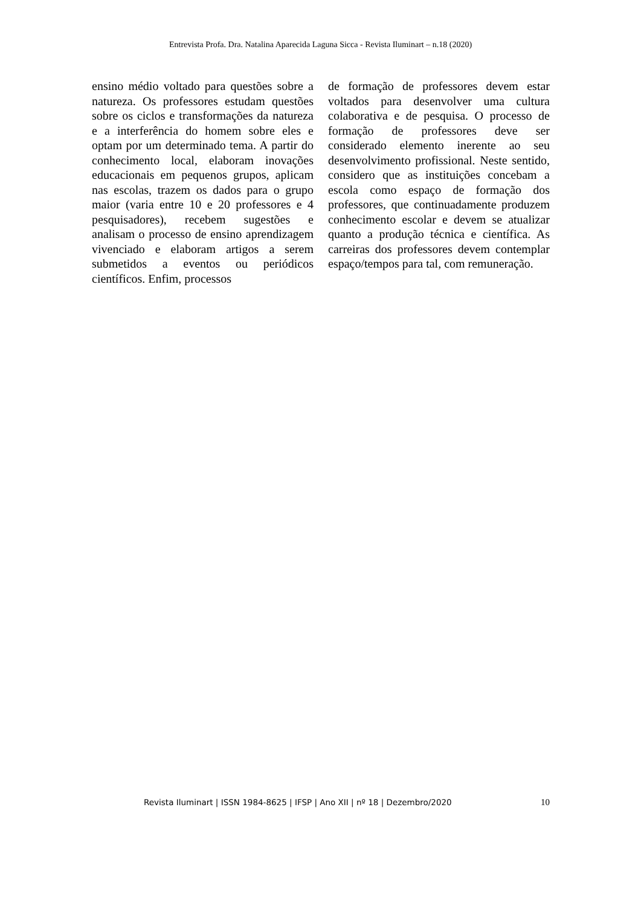Entrevista Profa. Dra. Natalina Aparecida Laguna Sicca - Revista Iluminart – n.18 (2020)
ensino médio voltado para questões sobre a natureza. Os professores estudam questões sobre os ciclos e transformações da natureza e a interferência do homem sobre eles e optam por um determinado tema. A partir do conhecimento local, elaboram inovações educacionais em pequenos grupos, aplicam nas escolas, trazem os dados para o grupo maior (varia entre 10 e 20 professores e 4 pesquisadores), recebem sugestões e analisam o processo de ensino aprendizagem vivenciado e elaboram artigos a serem submetidos a eventos ou periódicos científicos. Enfim, processos
de formação de professores devem estar voltados para desenvolver uma cultura colaborativa e de pesquisa. O processo de formação de professores deve ser considerado elemento inerente ao seu desenvolvimento profissional. Neste sentido, considero que as instituições concebam a escola como espaço de formação dos professores, que continuadamente produzem conhecimento escolar e devem se atualizar quanto a produção técnica e científica. As carreiras dos professores devem contemplar espaço/tempos para tal, com remuneração.
Revista Iluminart | ISSN 1984-8625 | IFSP | Ano XII | nº 18 | Dezembro/2020 10